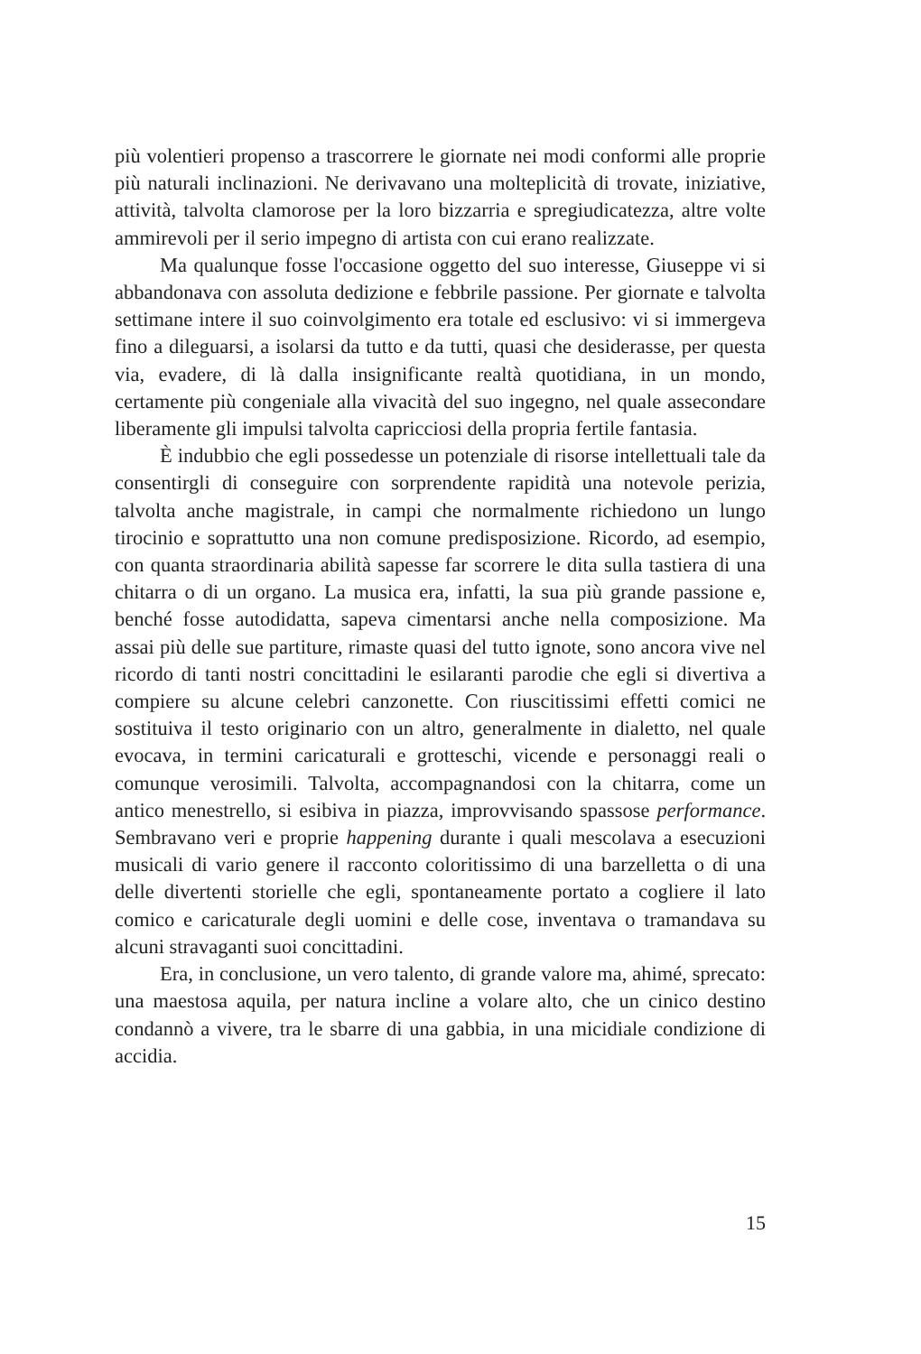più volentieri propenso a trascorrere le giornate nei modi conformi alle proprie più naturali inclinazioni. Ne derivavano una molteplicità di trovate, iniziative, attività, talvolta clamorose per la loro bizzarria e spregiudicatezza, altre volte ammirevoli per il serio impegno di artista con cui erano realizzate.
Ma qualunque fosse l'occasione oggetto del suo interesse, Giuseppe vi si abbandonava con assoluta dedizione e febbrile passione. Per giornate e talvolta settimane intere il suo coinvolgimento era totale ed esclusivo: vi si immergeva fino a dileguarsi, a isolarsi da tutto e da tutti, quasi che desiderasse, per questa via, evadere, di là dalla insignificante realtà quotidiana, in un mondo, certamente più congeniale alla vivacità del suo ingegno, nel quale assecondare liberamente gli impulsi talvolta capricciosi della propria fertile fantasia.
È indubbio che egli possedesse un potenziale di risorse intellettuali tale da consentirgli di conseguire con sorprendente rapidità una notevole perizia, talvolta anche magistrale, in campi che normalmente richiedono un lungo tirocinio e soprattutto una non comune predisposizione. Ricordo, ad esempio, con quanta straordinaria abilità sapesse far scorrere le dita sulla tastiera di una chitarra o di un organo. La musica era, infatti, la sua più grande passione e, benché fosse autodidatta, sapeva cimentarsi anche nella composizione. Ma assai più delle sue partiture, rimaste quasi del tutto ignote, sono ancora vive nel ricordo di tanti nostri concittadini le esilaranti parodie che egli si divertiva a compiere su alcune celebri canzonette. Con riuscitissimi effetti comici ne sostituiva il testo originario con un altro, generalmente in dialetto, nel quale evocava, in termini caricaturali e grotteschi, vicende e personaggi reali o comunque verosimili. Talvolta, accompagnandosi con la chitarra, come un antico menestrello, si esibiva in piazza, improvvisando spassose performance. Sembravano veri e proprie happening durante i quali mescolava a esecuzioni musicali di vario genere il racconto coloritissimo di una barzelletta o di una delle divertenti storielle che egli, spontaneamente portato a cogliere il lato comico e caricaturale degli uomini e delle cose, inventava o tramandava su alcuni stravaganti suoi concittadini.
Era, in conclusione, un vero talento, di grande valore ma, ahimé, sprecato: una maestosa aquila, per natura incline a volare alto, che un cinico destino condannò a vivere, tra le sbarre di una gabbia, in una micidiale condizione di accidia.
15